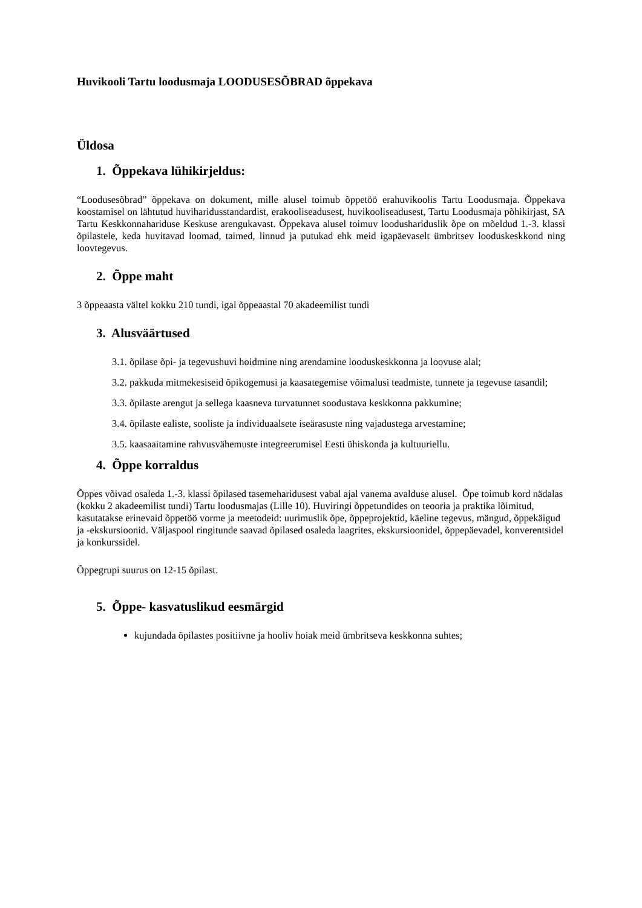Huvikooli Tartu loodusmaja LOODUSESÕBRAD õppekava
Üldosa
1. Õppekava lühikirjeldus:
“Loodusesõbrad” õppekava on dokument, mille alusel toimub õppetöö erahuvikoolis Tartu Loodusmaja. Õppekava koostamisel on lähtutud huviharidusstandardist, erakooliseadusest, huvikooliseadusest, Tartu Loodusmaja põhikirjast, SA Tartu Keskkonnahariduse Keskuse arengukavast. Õppekava alusel toimuv loodushariduslik õpe on mõeldud 1.-3. klassi õpilastele, keda huvitavad loomad, taimed, linnud ja putukad ehk meid igapäevaselt ümbritsev looduskeskkond ning loovtegevus.
2. Õppe maht
3 õppeaasta vältel kokku 210 tundi, igal õppeaastal 70 akadeemilist tundi
3. Alusväärtused
3.1. õpilase õpi- ja tegevushuvi hoidmine ning arendamine looduskeskkonna ja loovuse alal;
3.2. pakkuda mitmekesiseid õpikogemusi ja kaasategemise võimalusi teadmiste, tunnete ja tegevuse tasandil;
3.3. õpilaste arengut ja sellega kaasneva turvatunnet soodustava keskkonna pakkumine;
3.4. õpilaste ealiste, sooliste ja individuaalsete iseärasuste ning vajadustega arvestamine;
3.5. kaasaaitamine rahvusvähemuste integreerumisel Eesti ühiskonda ja kultuuriellu.
4. Õppe korraldus
Õppes võivad osaleda 1.-3. klassi õpilased tasemeharidusest vabal ajal vanema avalduse alusel. Õpe toimub kord nädalas (kokku 2 akadeemilist tundi) Tartu loodusmajas (Lille 10). Huviringi õppetundides on teooria ja praktika lõimitud, kasutatakse erinevaid õppetöö vorme ja meetodeid: uurimuslik õpe, õppeprojektid, käeline tegevus, mängud, õppekäigud ja -ekskursioonid. Väljaspool ringitunde saavad õpilased osaleda laagrites, ekskursioonidel, õppepäevadel, konverentsidel ja konkurssidel.
Õppegrupi suurus on 12-15 õpilast.
5. Õppe- kasvatuslikud eesmärgid
kujundada õpilastes positiivne ja hooliv hoiak meid ümbritseva keskkonna suhtes;